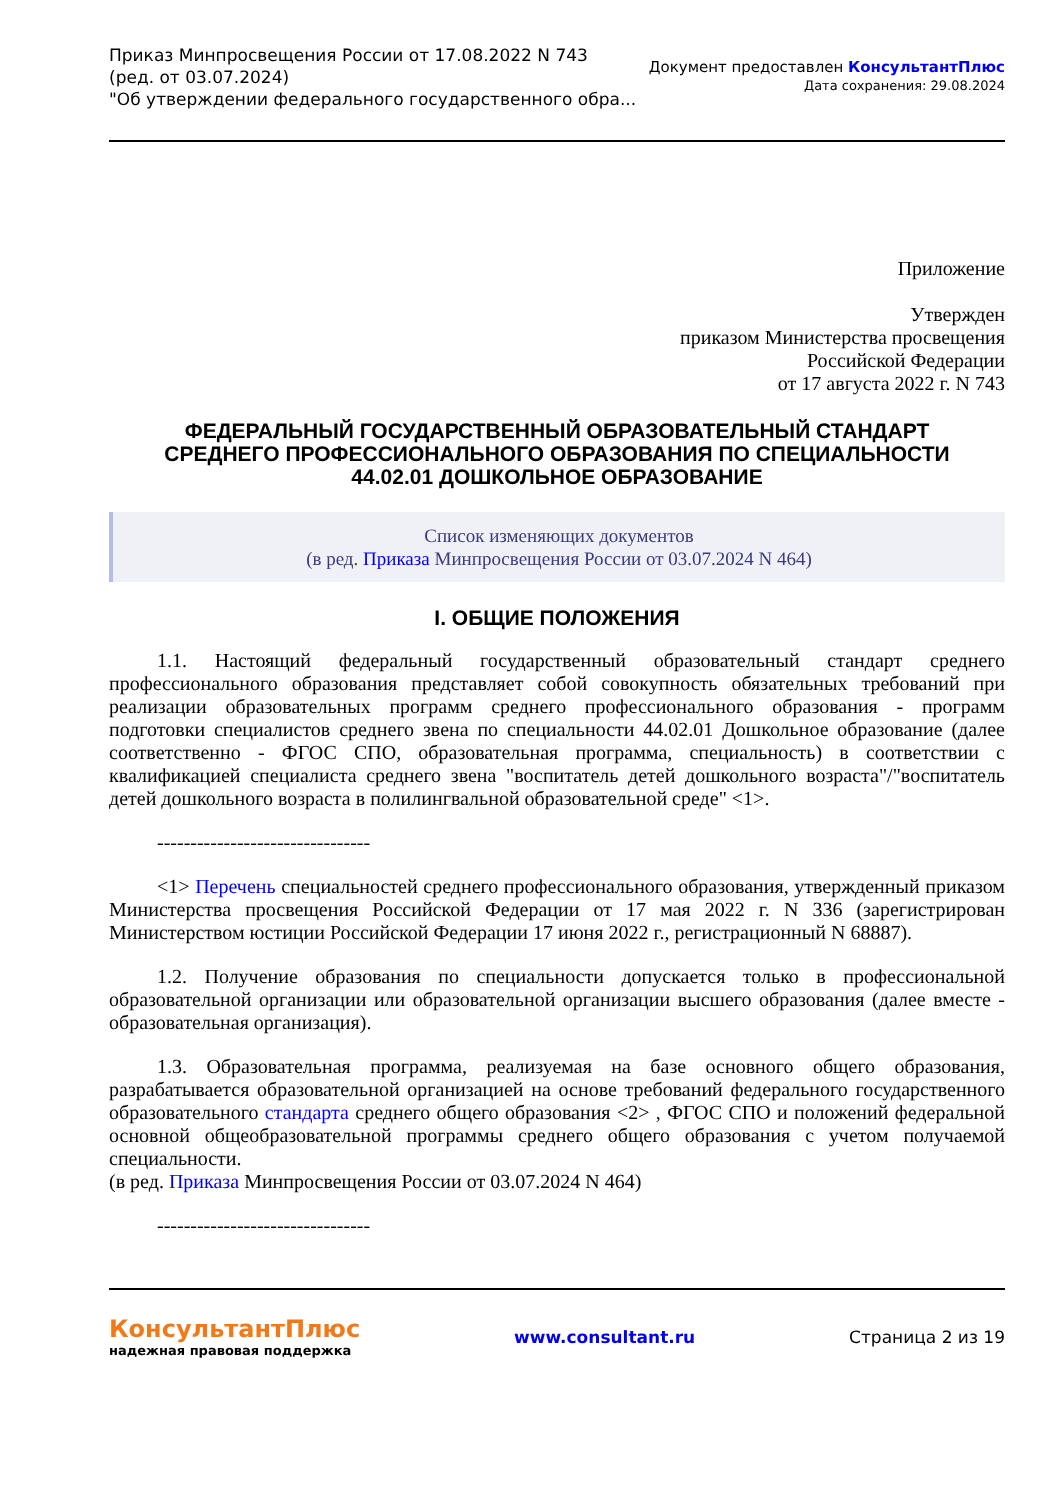Приказ Минпросвещения России от 17.08.2022 N 743
(ред. от 03.07.2024)
"Об утверждении федерального государственного обра...
Документ предоставлен КонсультантПлюс
Дата сохранения: 29.08.2024
Приложение
Утвержден
приказом Министерства просвещения
Российской Федерации
от 17 августа 2022 г. N 743
ФЕДЕРАЛЬНЫЙ ГОСУДАРСТВЕННЫЙ ОБРАЗОВАТЕЛЬНЫЙ СТАНДАРТ
СРЕДНЕГО ПРОФЕССИОНАЛЬНОГО ОБРАЗОВАНИЯ ПО СПЕЦИАЛЬНОСТИ
44.02.01 ДОШКОЛЬНОЕ ОБРАЗОВАНИЕ
Список изменяющих документов
(в ред. Приказа Минпросвещения России от 03.07.2024 N 464)
I. ОБЩИЕ ПОЛОЖЕНИЯ
1.1. Настоящий федеральный государственный образовательный стандарт среднего профессионального образования представляет собой совокупность обязательных требований при реализации образовательных программ среднего профессионального образования - программ подготовки специалистов среднего звена по специальности 44.02.01 Дошкольное образование (далее соответственно - ФГОС СПО, образовательная программа, специальность) в соответствии с квалификацией специалиста среднего звена "воспитатель детей дошкольного возраста"/"воспитатель детей дошкольного возраста в полилингвальной образовательной среде" <1>.
--------------------------------
<1> Перечень специальностей среднего профессионального образования, утвержденный приказом Министерства просвещения Российской Федерации от 17 мая 2022 г. N 336 (зарегистрирован Министерством юстиции Российской Федерации 17 июня 2022 г., регистрационный N 68887).
1.2. Получение образования по специальности допускается только в профессиональной образовательной организации или образовательной организации высшего образования (далее вместе - образовательная организация).
1.3. Образовательная программа, реализуемая на базе основного общего образования, разрабатывается образовательной организацией на основе требований федерального государственного образовательного стандарта среднего общего образования <2> , ФГОС СПО и положений федеральной основной общеобразовательной программы среднего общего образования с учетом получаемой специальности.
(в ред. Приказа Минпросвещения России от 03.07.2024 N 464)
--------------------------------
КонсультантПлюс
надежная правовая поддержка
www.consultant.ru Страница 2 из 19